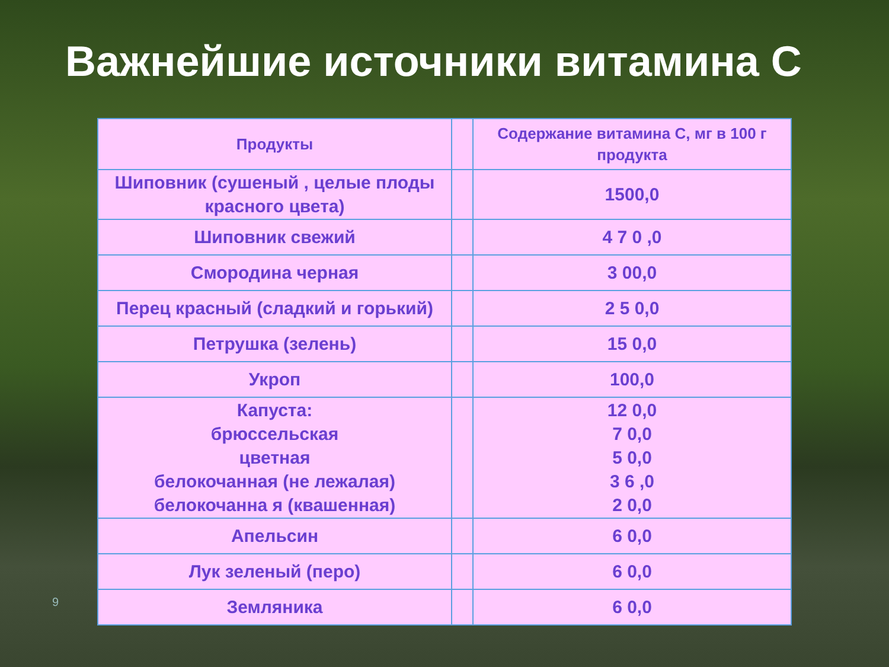Важнейшие источники витамина С
9
| Продукты | | Содержание витамина С, мг в 100 г продукта |
| --- | --- | --- |
| Шиповник (сушеный , целые плоды красного цвета) | | 1500,0 |
| Шиповник свежий | | 4 7 0 ,0 |
| Смородина черная | | 3 00,0 |
| Перец красный (сладкий и горький) | | 2 5 0,0 |
| Петрушка (зелень) | | 15 0,0 |
| Укроп | | 100,0 |
| Капуста: брюссельская цветная белокочанная (не лежалая) белокочанна я (квашенная) | | 12 0,0 7 0,0 5 0,0 3 6 ,0 2 0,0 |
| Апельсин | | 6 0,0 |
| Лук зеленый (перо) | | 6 0,0 |
| Земляника | | 6 0,0 |